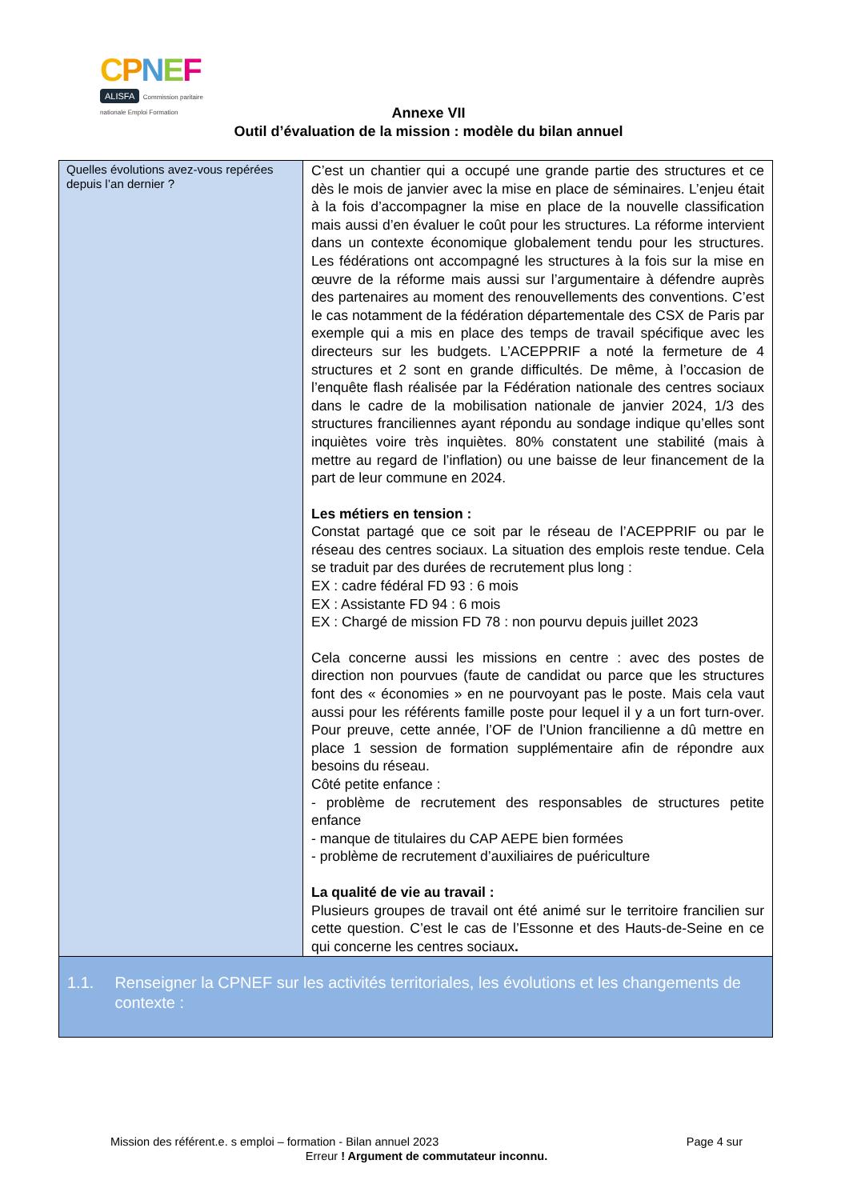CPNEF
ALISFA Commission paritaire nationale Emploi Formation
Annexe VII
Outil d’évaluation de la mission : modèle du bilan annuel
| Quelles évolutions avez-vous repérées depuis l’an dernier ? | C’est un chantier qui a occupé une grande partie des structures et ce dès le mois de janvier avec la mise en place de séminaires. L’enjeu était à la fois d’accompagner la mise en place de la nouvelle classification mais aussi d’en évaluer le coût pour les structures. La réforme intervient dans un contexte économique globalement tendu pour les structures. Les fédérations ont accompagné les structures à la fois sur la mise en œuvre de la réforme mais aussi sur l’argumentaire à défendre auprès des partenaires au moment des renouvellements des conventions. C’est le cas notamment de la fédération départementale des CSX de Paris par exemple qui a mis en place des temps de travail spécifique avec les directeurs sur les budgets. L’ACEPPRIF a noté la fermeture de 4 structures et 2 sont en grande difficultés. De même, à l’occasion de l’enquête flash réalisée par la Fédération nationale des centres sociaux dans le cadre de la mobilisation nationale de janvier 2024, 1/3 des structures franciliennes ayant répondu au sondage indique qu’elles sont inquiètes voire très inquiètes. 80% constatent une stabilité (mais à mettre au regard de l’inflation) ou une baisse de leur financement de la part de leur commune en 2024. Les métiers en tension : Constat partagé que ce soit par le réseau de l’ACEPPRIF ou par le réseau des centres sociaux. La situation des emplois reste tendue. Cela se traduit par des durées de recrutement plus long : EX : cadre fédéral FD 93 : 6 mois EX : Assistante FD 94 : 6 mois EX : Chargé de mission FD 78 : non pourvu depuis juillet 2023 Cela concerne aussi les missions en centre : avec des postes de direction non pourvues (faute de candidat ou parce que les structures font des « économies » en ne pourvoyant pas le poste. Mais cela vaut aussi pour les référents famille poste pour lequel il y a un fort turn-over. Pour preuve, cette année, l’OF de l’Union francilienne a dû mettre en place 1 session de formation supplémentaire afin de répondre aux besoins du réseau. Côté petite enfance : - problème de recrutement des responsables de structures petite enfance - manque de titulaires du CAP AEPE bien formées - problème de recrutement d’auxiliaires de puériculture La qualité de vie au travail : Plusieurs groupes de travail ont été animé sur le territoire francilien sur cette question. C’est le cas de l’Essonne et des Hauts-de-Seine en ce qui concerne les centres sociaux . |
| 1.1. Renseigner la CPNEF sur les activités territoriales, les évolutions et les changements de contexte : | |
Mission des référent.e. s emploi – formation - Bilan annuel 2023 Page 4 sur
Erreur ! Argument de commutateur inconnu.